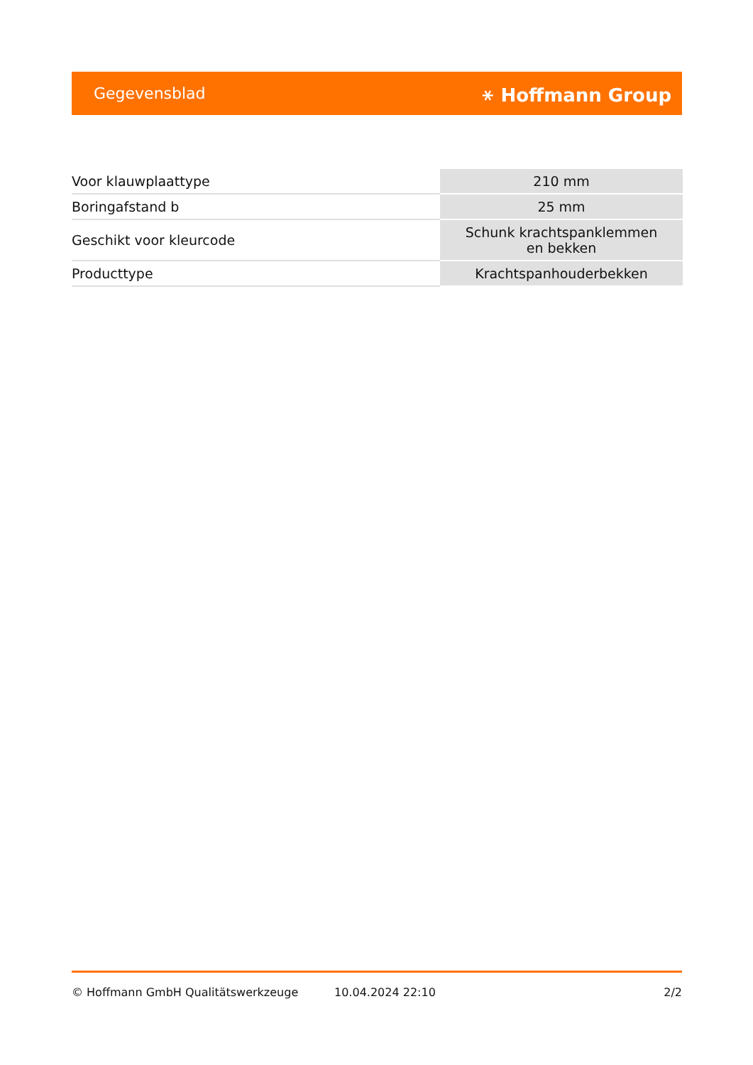Gegevensblad ⚹ Hoffmann Group
| Voor klauwplaattype | 210 mm |
| Boringafstand b | 25 mm |
| Geschikt voor kleurcode | Schunk krachtspanklemmen en bekken |
| Producttype | Krachtspanhouderbekken |
© Hoffmann GmbH Qualitätswerkzeuge 10.04.2024 22:10 2/2